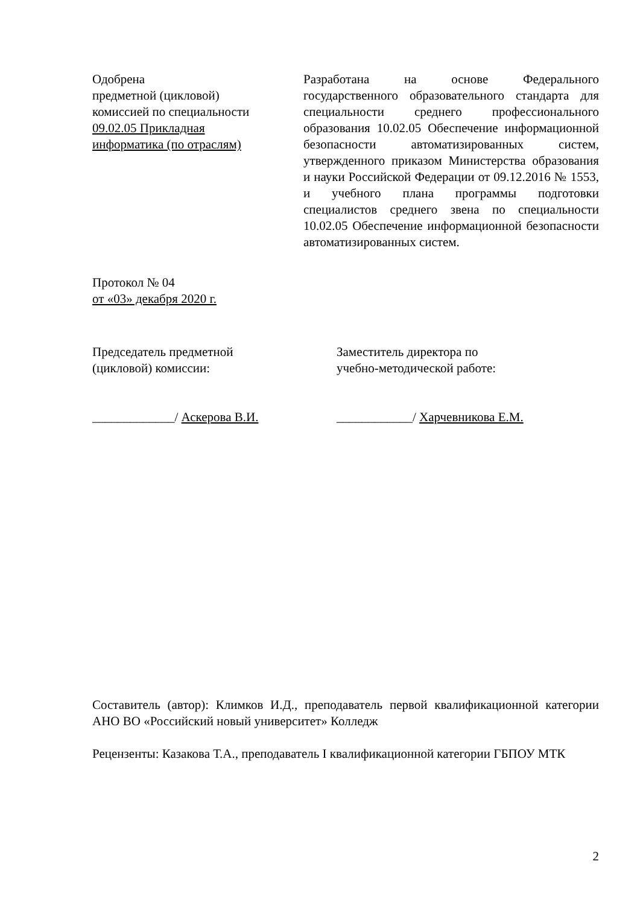Одобрена
предметной (цикловой)
комиссией по специальности
09.02.05 Прикладная
информатика (по отраслям)
Разработана на основе Федерального государственного образовательного стандарта для специальности среднего профессионального образования 10.02.05 Обеспечение информационной безопасности автоматизированных систем, утвержденного приказом Министерства образования и науки Российской Федерации от 09.12.2016 № 1553, и учебного плана программы подготовки специалистов среднего звена по специальности 10.02.05 Обеспечение информационной безопасности автоматизированных систем.
Протокол № 04
от «03» декабря 2020 г.
Председатель предметной
(цикловой) комиссии:
_____________/ Аскерова В.И.
Заместитель директора по
учебно-методической работе:
____________/ Харчевникова Е.М.
Составитель (автор): Климков И.Д., преподаватель первой квалификационной категории АНО ВО «Российский новый университет» Колледж
Рецензенты: Казакова Т.А., преподаватель I квалификационной категории ГБПОУ МТК
2